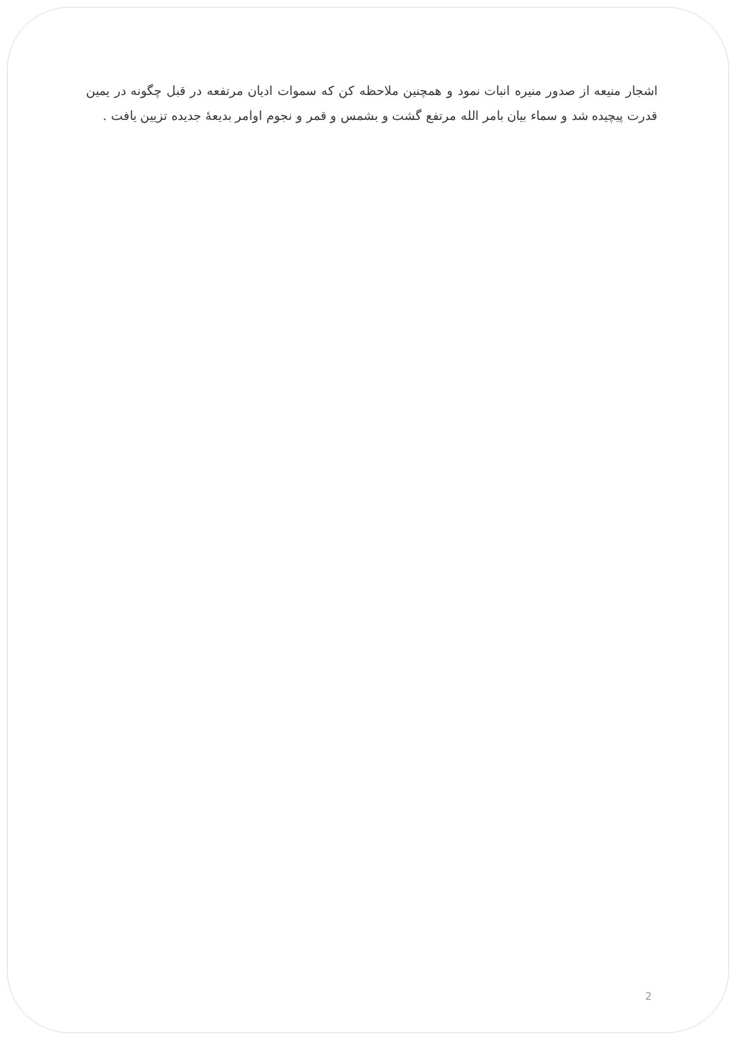اشجار منیعه از صدور منیره انبات نمود و همچنین ملاحظه کن که سموات ادیان مرتفعه در قبل چگونه در یمین قدرت پیچیده شد و سماء بیان بامر الله مرتفع گشت و بشمس و قمر و نجوم اوامر بدیعهٔ جدیده تزیین یافت .
2